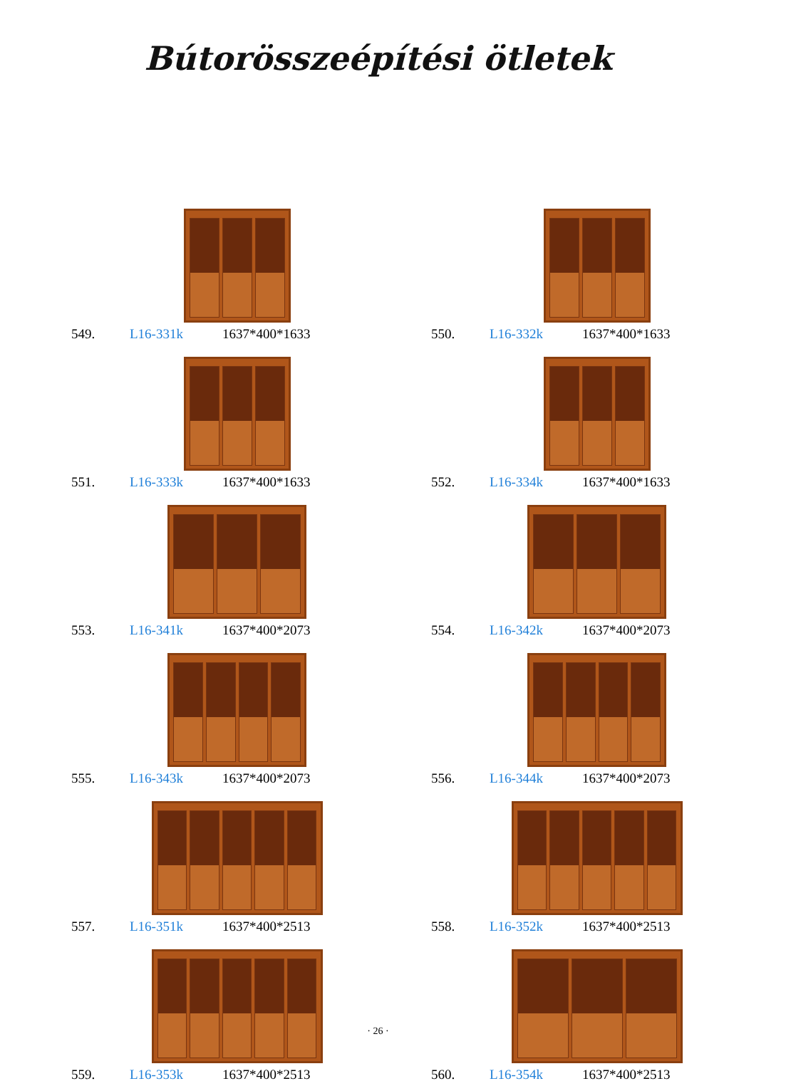Bútorösszeépítési ötletek
549. L16-331k 1637*400*1633
550. L16-332k 1637*400*1633
551. L16-333k 1637*400*1633
552. L16-334k 1637*400*1633
553. L16-341k 1637*400*2073
554. L16-342k 1637*400*2073
555. L16-343k 1637*400*2073
556. L16-344k 1637*400*2073
557. L16-351k 1637*400*2513
558. L16-352k 1637*400*2513
559. L16-353k 1637*400*2513
560. L16-354k 1637*400*2513
· 26 ·